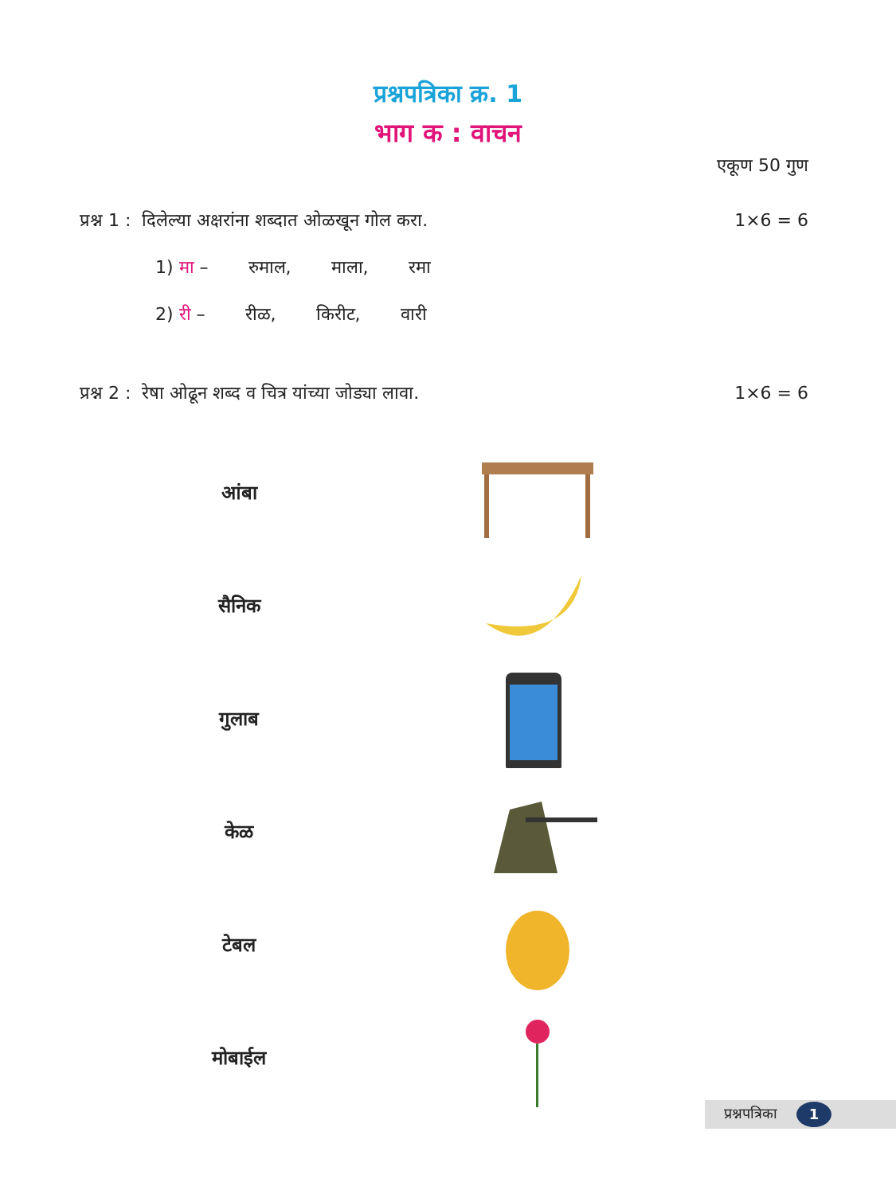प्रश्नपत्रिका क्र. 1
भाग क : वाचन
एकूण 50 गुण
प्रश्न 1 : दिलेल्या अक्षरांना शब्दात ओळखून गोल करा. 1×6 = 6
1) मा – रुमाल, माला, रमा
2) री – रीळ, किरीट, वारी
प्रश्न 2 : रेषा ओढून शब्द व चित्र यांच्या जोड्या लावा. 1×6 = 6
आंबा
सैनिक
गुलाब
केळ
टेबल
मोबाईल
प्रश्नपत्रिका 1